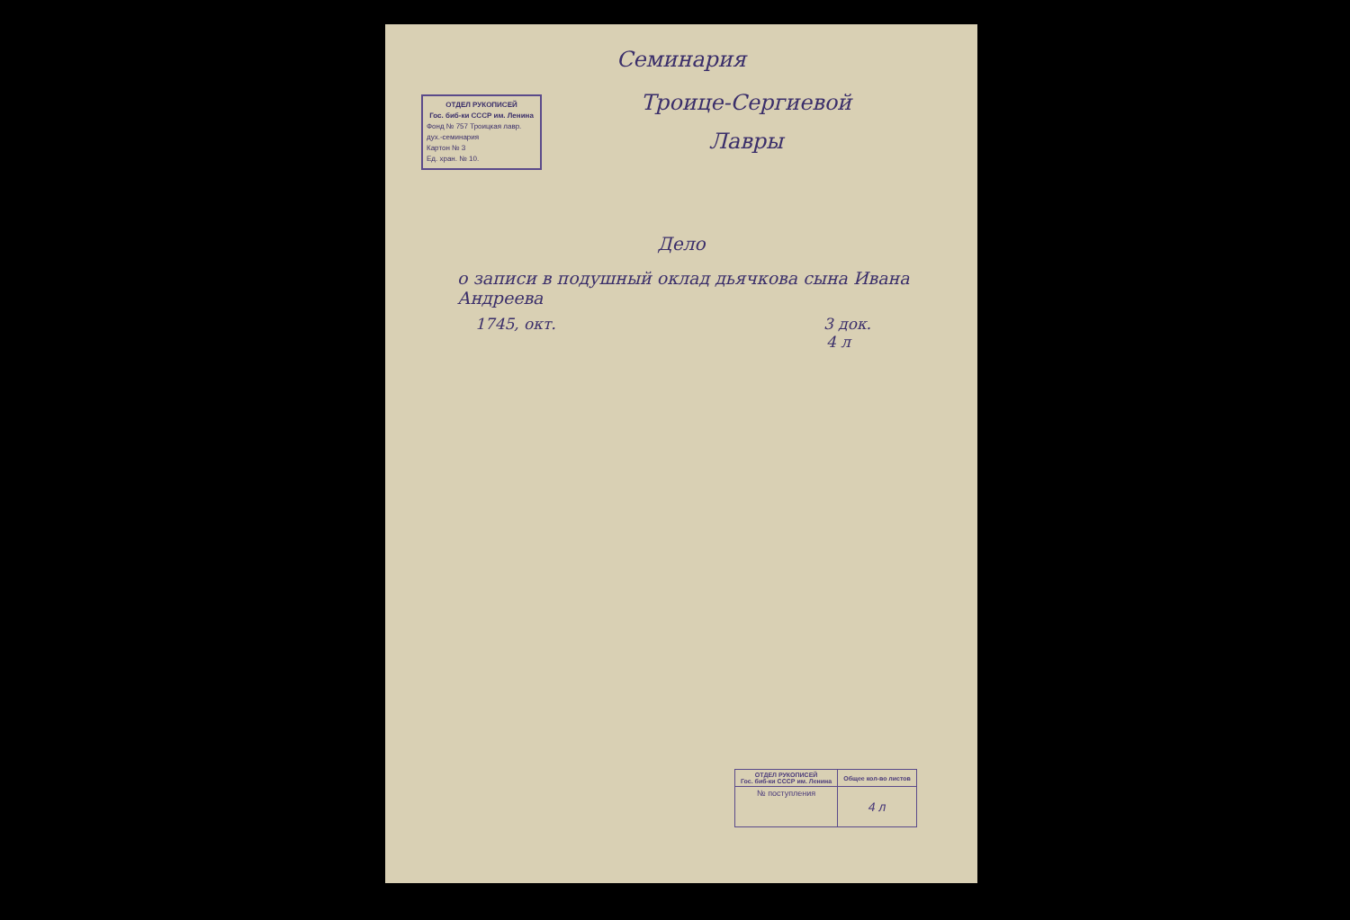Семинария
ОТДЕЛ РУКОПИСЕЙ
Гос. биб-ки СССР им. Ленина
Фонд № 757 Троицкая лавр. дух.-семинария
Картон № 3
Ед. хран. № 10.
Троице-Сергиевой
Лавры
Дело
о записи в подушный оклад дьячкова сына Ивана Андреева
1745, окт. 3 док.
4 л
| ОТДЕЛ РУКОПИСЕЙ Гос. биб-ки СССР им. Ленина | Общее кол-во листов |
| --- | --- |
| № поступления | 4 л |